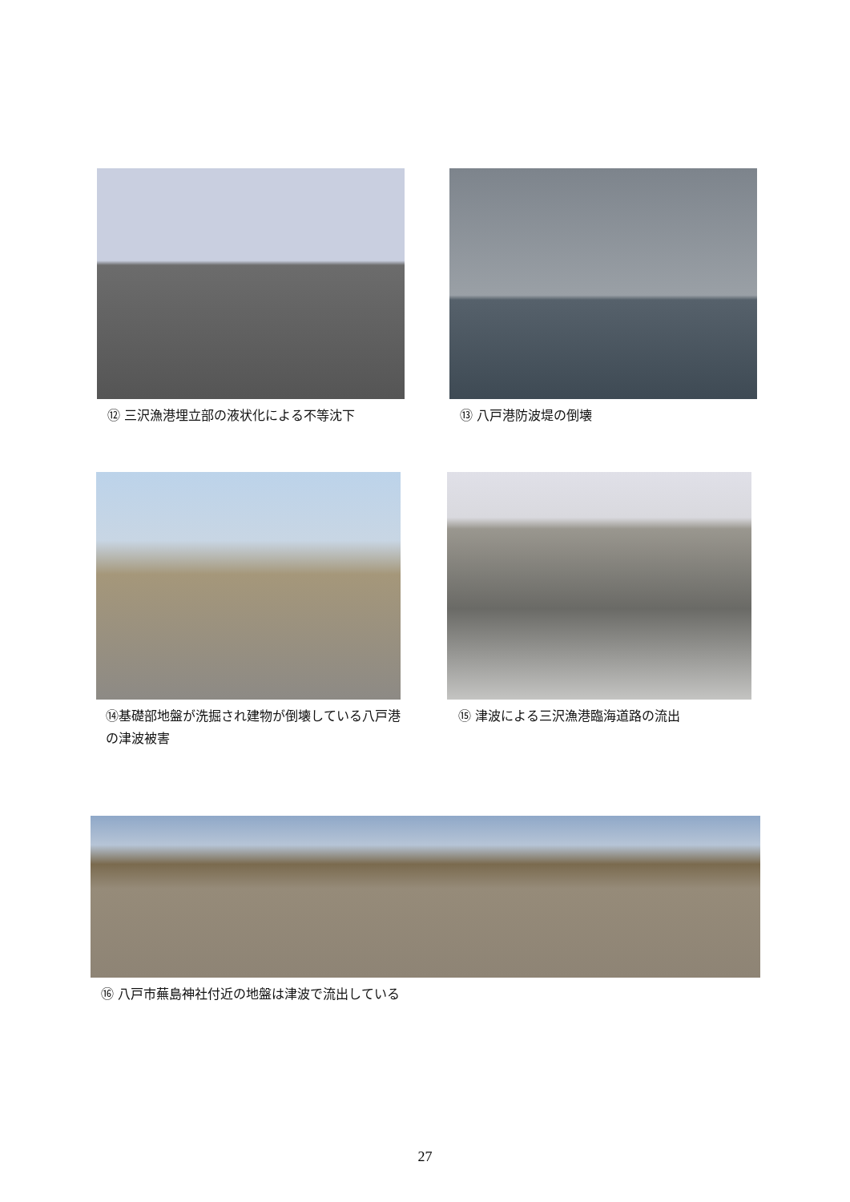⑫ 三沢漁港埋立部の液状化による不等沈下
⑬ 八戸港防波堤の倒壊
⑭基礎部地盤が洗掘され建物が倒壊している八戸港の津波被害
⑮ 津波による三沢漁港臨海道路の流出
⑯ 八戸市蕪島神社付近の地盤は津波で流出している
27